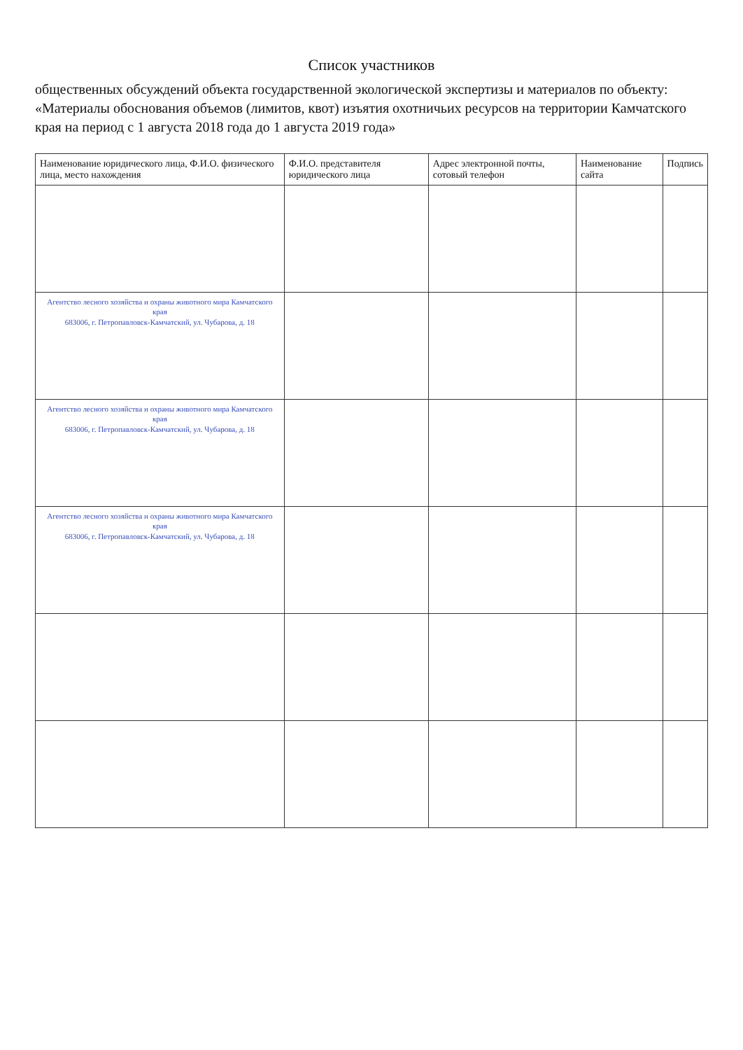Список участников
общественных обсуждений объекта государственной экологической экспертизы и материалов по объекту: «Материалы обоснования объемов (лимитов, квот) изъятия охотничьих ресурсов на территории Камчатского края на период с 1 августа 2018 года до 1 августа 2019 года»
| Наименование юридического лица, Ф.И.О. физического лица, место нахождения | Ф.И.О. представителя юридического лица | Адрес электронной почты, сотовый телефон | Наименование сайта | Подпись |
| --- | --- | --- | --- | --- |
| Агентство лесного хозяйства и охраны животного мира Камчатского края 683006, г. Петропавловск-Камчатский, ул. Чубарова, д. 18 | | | | |
| Агентство лесного хозяйства и охраны животного мира Камчатского края 683006, г. Петропавловск-Камчатский, ул. Чубарова, д. 18 | | | | |
| Агентство лесного хозяйства и охраны животного мира Камчатского края 683006, г. Петропавловск-Камчатский, ул. Чубарова, д. 18 | | | | |